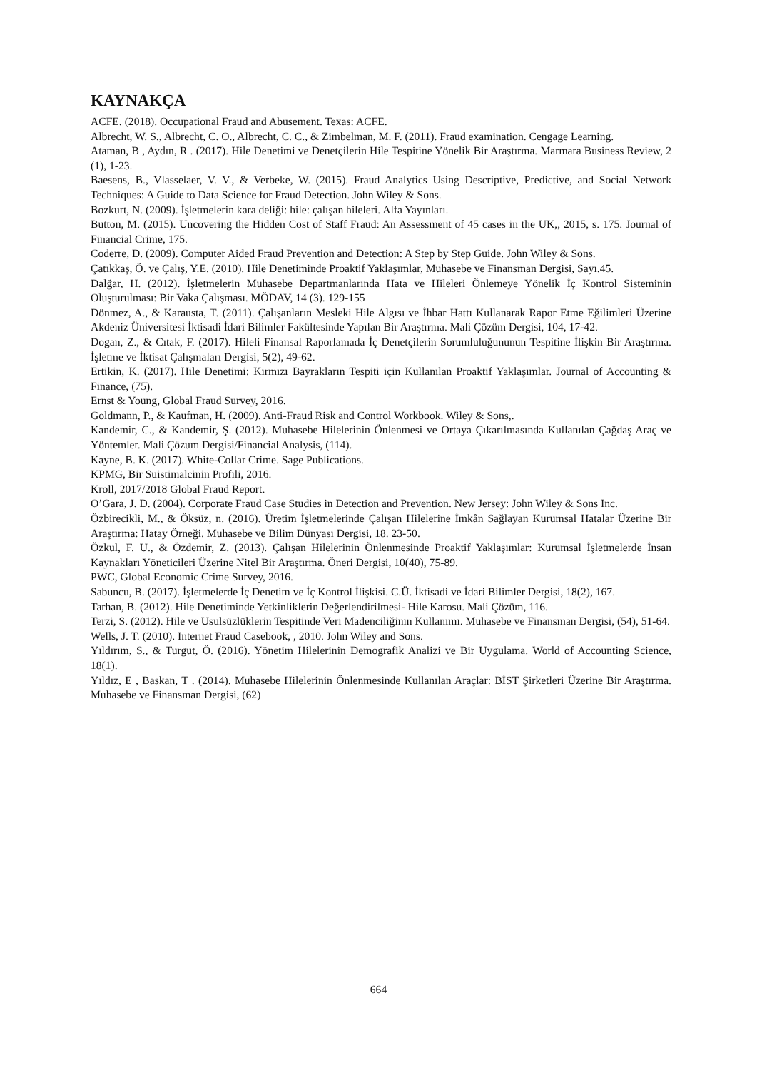KAYNAKÇA
ACFE. (2018). Occupational Fraud and Abusement. Texas: ACFE.
Albrecht, W. S., Albrecht, C. O., Albrecht, C. C., & Zimbelman, M. F. (2011). Fraud examination. Cengage Learning.
Ataman, B , Aydın, R . (2017). Hile Denetimi ve Denetçilerin Hile Tespitine Yönelik Bir Araştırma. Marmara Business Review, 2 (1), 1-23.
Baesens, B., Vlasselaer, V. V., & Verbeke, W. (2015). Fraud Analytics Using Descriptive, Predictive, and Social Network Techniques: A Guide to Data Science for Fraud Detection. John Wiley & Sons.
Bozkurt, N. (2009). İşletmelerin kara deliği: hile: çalışan hileleri. Alfa Yayınları.
Button, M. (2015). Uncovering the Hidden Cost of Staff Fraud: An Assessment of 45 cases in the UK,, 2015, s. 175. Journal of Financial Crime, 175.
Coderre, D. (2009). Computer Aided Fraud Prevention and Detection: A Step by Step Guide. John Wiley & Sons.
Çatıkkaş, Ö. ve Çalış, Y.E. (2010). Hile Denetiminde Proaktif Yaklaşımlar, Muhasebe ve Finansman Dergisi, Sayı.45.
Dalğar, H. (2012). İşletmelerin Muhasebe Departmanlarında Hata ve Hileleri Önlemeye Yönelik İç Kontrol Sisteminin Oluşturulması: Bir Vaka Çalışması. MÖDAV, 14 (3). 129-155
Dönmez, A., & Karausta, T. (2011). Çalışanların Mesleki Hile Algısı ve İhbar Hattı Kullanarak Rapor Etme Eğilimleri Üzerine Akdeniz Üniversitesi İktisadi İdari Bilimler Fakültesinde Yapılan Bir Araştırma. Mali Çözüm Dergisi, 104, 17-42.
Dogan, Z., & Cıtak, F. (2017). Hileli Finansal Raporlamada İç Denetçilerin Sorumluluğununun Tespitine İlişkin Bir Araştırma. İşletme ve İktisat Çalışmaları Dergisi, 5(2), 49-62.
Ertikin, K. (2017). Hile Denetimi: Kırmızı Bayrakların Tespiti için Kullanılan Proaktif Yaklaşımlar. Journal of Accounting & Finance, (75).
Ernst & Young, Global Fraud Survey, 2016.
Goldmann, P., & Kaufman, H. (2009). Anti-Fraud Risk and Control Workbook. Wiley & Sons,.
Kandemir, C., & Kandemir, Ş. (2012). Muhasebe Hilelerinin Önlenmesi ve Ortaya Çıkarılmasında Kullanılan Çağdaş Araç ve Yöntemler. Mali Çözum Dergisi/Financial Analysis, (114).
Kayne, B. K. (2017). White-Collar Crime. Sage Publications.
KPMG, Bir Suistimalcinin Profili, 2016.
Kroll, 2017/2018 Global Fraud Report.
O’Gara, J. D. (2004). Corporate Fraud Case Studies in Detection and Prevention. New Jersey: John Wiley & Sons Inc.
Özbirecikli, M., & Öksüz, n. (2016). Üretim İşletmelerinde Çalışan Hilelerine İmkân Sağlayan Kurumsal Hatalar Üzerine Bir Araştırma: Hatay Örneği. Muhasebe ve Bilim Dünyası Dergisi, 18. 23-50.
Özkul, F. U., & Özdemir, Z. (2013). Çalışan Hilelerinin Önlenmesinde Proaktif Yaklaşımlar: Kurumsal İşletmelerde İnsan Kaynakları Yöneticileri Üzerine Nitel Bir Araştırma. Öneri Dergisi, 10(40), 75-89.
PWC, Global Economic Crime Survey, 2016.
Sabuncu, B. (2017). İşletmelerde İç Denetim ve İç Kontrol İlişkisi. C.Ü. İktisadi ve İdari Bilimler Dergisi, 18(2), 167.
Tarhan, B. (2012). Hile Denetiminde Yetkinliklerin Değerlendirilmesi- Hile Karosu. Mali Çözüm, 116.
Terzi, S. (2012). Hile ve Usulsüzlüklerin Tespitinde Veri Madenciliğinin Kullanımı. Muhasebe ve Finansman Dergisi, (54), 51-64.
Wells, J. T. (2010). Internet Fraud Casebook, , 2010. John Wiley and Sons.
Yıldırım, S., & Turgut, Ö. (2016). Yönetim Hilelerinin Demografik Analizi ve Bir Uygulama. World of Accounting Science, 18(1).
Yıldız, E , Baskan, T . (2014). Muhasebe Hilelerinin Önlenmesinde Kullanılan Araçlar: BİST Şirketleri Üzerine Bir Araştırma. Muhasebe ve Finansman Dergisi, (62)
664